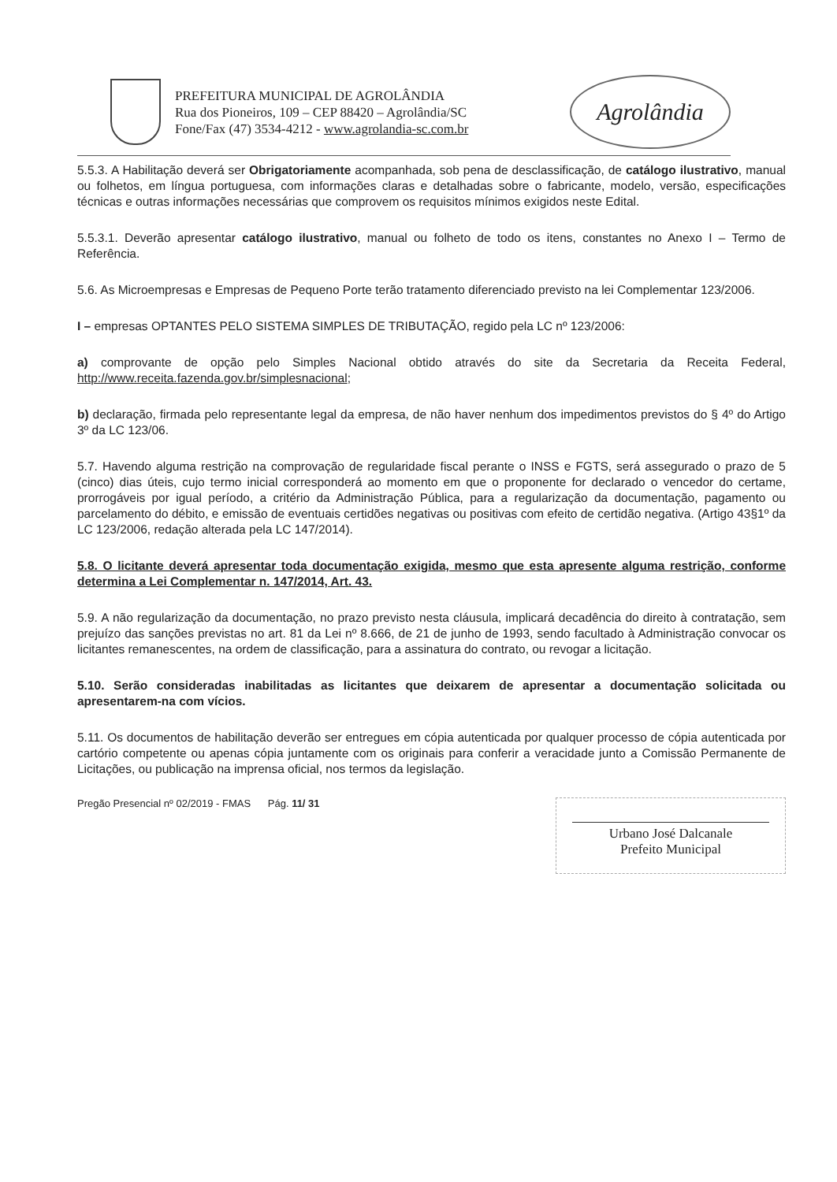PREFEITURA MUNICIPAL DE AGROLÂNDIA
Rua dos Pioneiros, 109 – CEP 88420 – Agrolândia/SC
Fone/Fax (47) 3534-4212 - www.agrolandia-sc.com.br
Agrolândia
5.5.3. A Habilitação deverá ser Obrigatoriamente acompanhada, sob pena de desclassificação, de catálogo ilustrativo, manual ou folhetos, em língua portuguesa, com informações claras e detalhadas sobre o fabricante, modelo, versão, especificações técnicas e outras informações necessárias que comprovem os requisitos mínimos exigidos neste Edital.
5.5.3.1. Deverão apresentar catálogo ilustrativo, manual ou folheto de todo os itens, constantes no Anexo I – Termo de Referência.
5.6. As Microempresas e Empresas de Pequeno Porte terão tratamento diferenciado previsto na lei Complementar 123/2006.
I – empresas OPTANTES PELO SISTEMA SIMPLES DE TRIBUTAÇÃO, regido pela LC nº 123/2006:
a) comprovante de opção pelo Simples Nacional obtido através do site da Secretaria da Receita Federal, http://www.receita.fazenda.gov.br/simplesnacional;
b) declaração, firmada pelo representante legal da empresa, de não haver nenhum dos impedimentos previstos do § 4º do Artigo 3º da LC 123/06.
5.7. Havendo alguma restrição na comprovação de regularidade fiscal perante o INSS e FGTS, será assegurado o prazo de 5 (cinco) dias úteis, cujo termo inicial corresponderá ao momento em que o proponente for declarado o vencedor do certame, prorrogáveis por igual período, a critério da Administração Pública, para a regularização da documentação, pagamento ou parcelamento do débito, e emissão de eventuais certidões negativas ou positivas com efeito de certidão negativa. (Artigo 43§1º da LC 123/2006, redação alterada pela LC 147/2014).
5.8. O licitante deverá apresentar toda documentação exigida, mesmo que esta apresente alguma restrição, conforme determina a Lei Complementar n. 147/2014, Art. 43.
5.9. A não regularização da documentação, no prazo previsto nesta cláusula, implicará decadência do direito à contratação, sem prejuízo das sanções previstas no art. 81 da Lei nº 8.666, de 21 de junho de 1993, sendo facultado à Administração convocar os licitantes remanescentes, na ordem de classificação, para a assinatura do contrato, ou revogar a licitação.
5.10. Serão consideradas inabilitadas as licitantes que deixarem de apresentar a documentação solicitada ou apresentarem-na com vícios.
5.11. Os documentos de habilitação deverão ser entregues em cópia autenticada por qualquer processo de cópia autenticada por cartório competente ou apenas cópia juntamente com os originais para conferir a veracidade junto a Comissão Permanente de Licitações, ou publicação na imprensa oficial, nos termos da legislação.
Pregão Presencial nº 02/2019 - FMAS Pág. 11/ 31
Urbano José Dalcanale
Prefeito Municipal